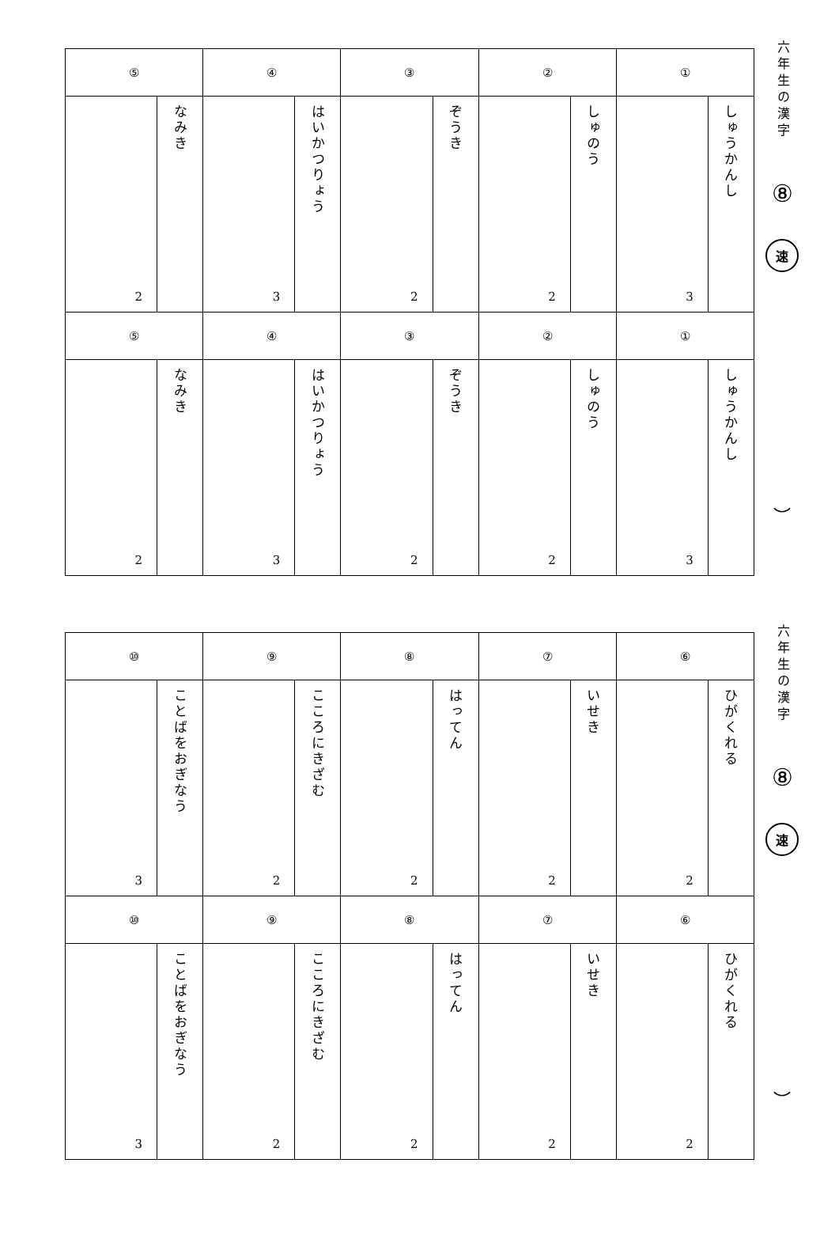| ⑤ | | ④ | | ③ | | ② | | ① | |
| 2 | なみき | 3 | はいかつりょう | 2 | ぞうき | 2 | しゅのう | 3 | しゅうかんし |
| ⑤ | | ④ | | ③ | | ② | | ① | |
| 2 | なみき | 3 | はいかつりょう | 2 | ぞうき | 2 | しゅのう | 3 | しゅうかんし |
六年生の漢字
⑧
速
︶
| ⑩ | | ⑨ | | ⑧ | | ⑦ | | ⑥ | |
| 3 | ことばをおぎなう | 2 | こころにきざむ | 2 | はってん | 2 | いせき | 2 | ひがくれる |
| ⑩ | | ⑨ | | ⑧ | | ⑦ | | ⑥ | |
| 3 | ことばをおぎなう | 2 | こころにきざむ | 2 | はってん | 2 | いせき | 2 | ひがくれる |
六年生の漢字
⑧
速
︶